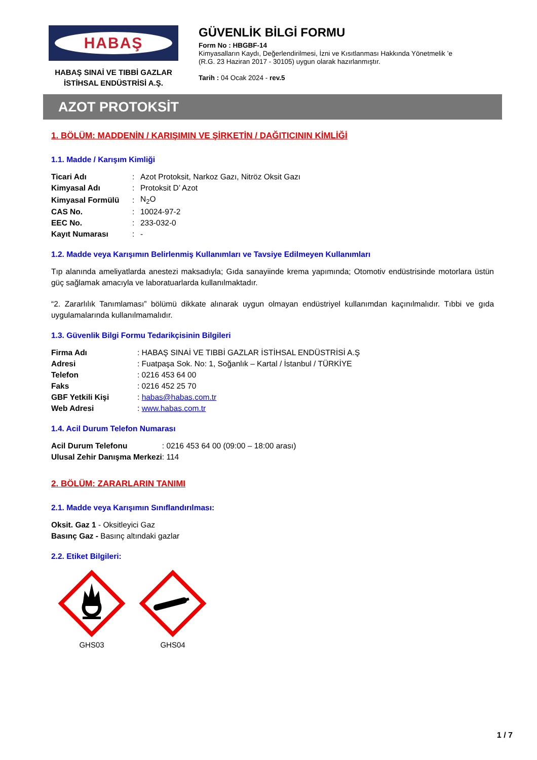HABAŞ
HABAŞ SINAİ VE TIBBİ GAZLAR
İSTİHSAL ENDÜSTRİSİ A.Ş.
GÜVENLİK BİLGİ FORMU
Form No : HBGBF-14
Kimyasalların Kaydı, Değerlendirilmesi, İzni ve Kısıtlanması Hakkında Yönetmelik ’e
(R.G. 23 Haziran 2017 - 30105) uygun olarak hazırlanmıştır.
Tarih : 04 Ocak 2024 - rev.5
AZOT PROTOKSİT
1. BÖLÜM: MADDENİN / KARIŞIMIN VE ŞİRKETİN / DAĞITICININ KİMLİĞİ
1.1. Madde / Karışım Kimliği
| Ticari Adı | : | Azot Protoksit, Narkoz Gazı, Nitröz Oksit Gazı |
| Kimyasal Adı | : | Protoksit D’ Azot |
| Kimyasal Formülü | : | N<sub>2</sub>O |
| CAS No. | : | 10024-97-2 |
| EEC No. | : | 233-032-0 |
| Kayıt Numarası | : | - |
1.2. Madde veya Karışımın Belirlenmiş Kullanımları ve Tavsiye Edilmeyen Kullanımları
Tıp alanında ameliyatlarda anestezi maksadıyla; Gıda sanayiinde krema yapımında; Otomotiv endüstrisinde motorlara üstün güç sağlamak amacıyla ve laboratuarlarda kullanılmaktadır.
“2. Zararlılık Tanımlaması” bölümü dikkate alınarak uygun olmayan endüstriyel kullanımdan kaçınılmalıdır. Tıbbi ve gıda uygulamalarında kullanılmamalıdır.
1.3. Güvenlik Bilgi Formu Tedarikçisinin Bilgileri
| Firma Adı | : HABAŞ SINAİ VE TIBBİ GAZLAR İSTİHSAL ENDÜSTRİSİ A.Ş |
| Adresi | : Fuatpaşa Sok. No: 1, Soğanlık – Kartal / İstanbul / TÜRKİYE |
| Telefon | : 0216 453 64 00 |
| Faks | : 0216 452 25 70 |
| GBF Yetkili Kişi | : habas@habas.com.tr |
| Web Adresi | : www.habas.com.tr |
1.4. Acil Durum Telefon Numarası
| Acil Durum Telefonu | : 0216 453 64 00 (09:00 – 18:00 arası) |
| Ulusal Zehir Danışma Merkezi | : 114 |
2. BÖLÜM: ZARARLARIN TANIMI
2.1. Madde veya Karışımın Sınıflandırılması:
Oksit. Gaz 1 - Oksitleyici Gaz
Basınç Gaz - Basınç altındaki gazlar
2.2. Etiket Bilgileri:
GHS03 GHS04
1 / 7